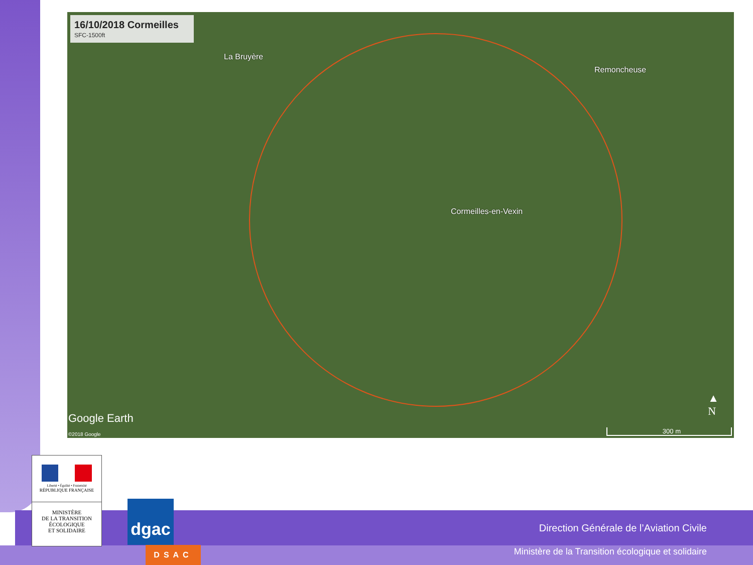16/10/2018 Cormeilles
SFC-1500ft
La Bruyère
Remoncheuse
Cormeilles-en-Vexin
Google Earth
©2018 Google
▲
N
300 m
Liberté • Égalité • Fraternité
RÉPUBLIQUE FRANÇAISE
MINISTÈRE
DE LA TRANSITION
ÉCOLOGIQUE
ET SOLIDAIRE
dgac
DSAC
Direction Générale de l’Aviation Civile
Ministère de la Transition écologique et solidaire